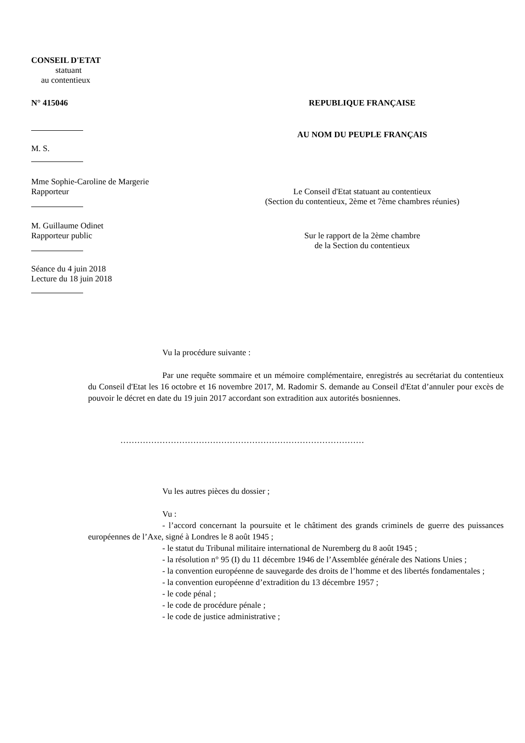CONSEIL D'ETAT
statuant
au contentieux
N° 415046 REPUBLIQUE FRANÇAISE
M. S.
AU NOM DU PEUPLE FRANÇAIS
Mme Sophie-Caroline de Margerie
Rapporteur Le Conseil d'Etat statuant au contentieux
(Section du contentieux, 2ème et 7ème chambres réunies)
M. Guillaume Odinet
Rapporteur public Sur le rapport de la 2ème chambre
de la Section du contentieux
Séance du 4 juin 2018
Lecture du 18 juin 2018
Vu la procédure suivante :
Par une requête sommaire et un mémoire complémentaire, enregistrés au secrétariat du contentieux du Conseil d'Etat les 16 octobre et 16 novembre 2017, M. Radomir S. demande au Conseil d'Etat d’annuler pour excès de pouvoir le décret en date du 19 juin 2017 accordant son extradition aux autorités bosniennes.
……………………………………………………………………………
Vu les autres pièces du dossier ;
Vu :
- l’accord concernant la poursuite et le châtiment des grands criminels de guerre des puissances européennes de l’Axe, signé à Londres le 8 août 1945 ;
- le statut du Tribunal militaire international de Nuremberg du 8 août 1945 ;
- la résolution n° 95 (I) du 11 décembre 1946 de l’Assemblée générale des Nations Unies ;
- la convention européenne de sauvegarde des droits de l’homme et des libertés fondamentales ;
- la convention européenne d’extradition du 13 décembre 1957 ;
- le code pénal ;
- le code de procédure pénale ;
- le code de justice administrative ;